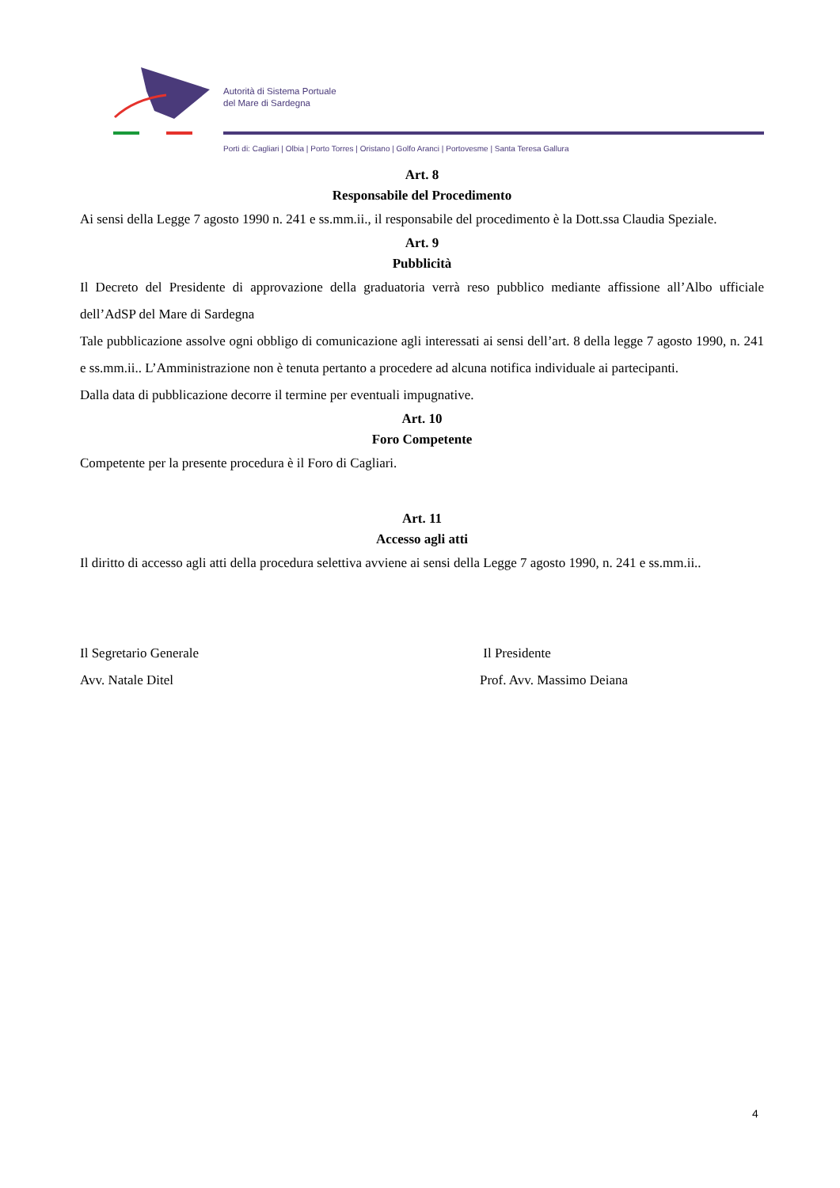Autorità di Sistema Portuale
del Mare di Sardegna
Porti di: Cagliari | Olbia | Porto Torres | Oristano | Golfo Aranci | Portovesme | Santa Teresa Gallura
Art. 8
Responsabile del Procedimento
Ai sensi della Legge 7 agosto 1990 n. 241 e ss.mm.ii., il responsabile del procedimento è la Dott.ssa Claudia Speziale.
Art. 9
Pubblicità
Il Decreto del Presidente di approvazione della graduatoria verrà reso pubblico mediante affissione all’Albo ufficiale dell’AdSP del Mare di Sardegna
Tale pubblicazione assolve ogni obbligo di comunicazione agli interessati ai sensi dell’art. 8 della legge 7 agosto 1990, n. 241 e ss.mm.ii.. L’Amministrazione non è tenuta pertanto a procedere ad alcuna notifica individuale ai partecipanti.
Dalla data di pubblicazione decorre il termine per eventuali impugnative.
Art. 10
Foro Competente
Competente per la presente procedura è il Foro di Cagliari.
Art. 11
Accesso agli atti
Il diritto di accesso agli atti della procedura selettiva avviene ai sensi della Legge 7 agosto 1990, n. 241 e ss.mm.ii..
Il Segretario Generale
Avv. Natale Ditel
Il Presidente
Prof. Avv. Massimo Deiana
4